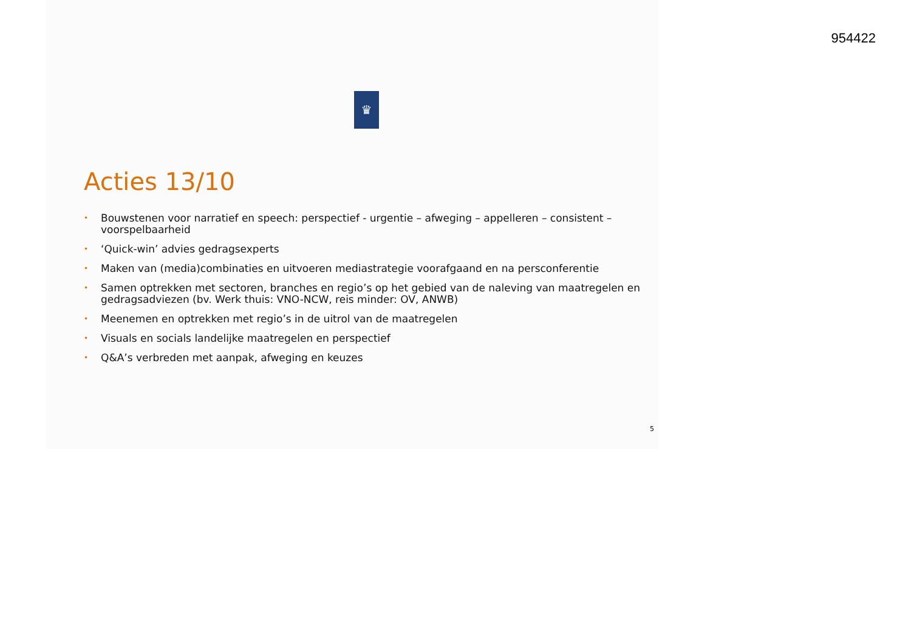954422
♛
Acties 13/10
• Bouwstenen voor narratief en speech: perspectief - urgentie – afweging – appelleren – consistent – voorspelbaarheid
• ‘Quick-win’ advies gedragsexperts
• Maken van (media)combinaties en uitvoeren mediastrategie voorafgaand en na persconferentie
• Samen optrekken met sectoren, branches en regio’s op het gebied van de naleving van maatregelen en gedragsadviezen (bv. Werk thuis: VNO-NCW, reis minder: OV, ANWB)
• Meenemen en optrekken met regio’s in de uitrol van de maatregelen
• Visuals en socials landelijke maatregelen en perspectief
• Q&A’s verbreden met aanpak, afweging en keuzes
5